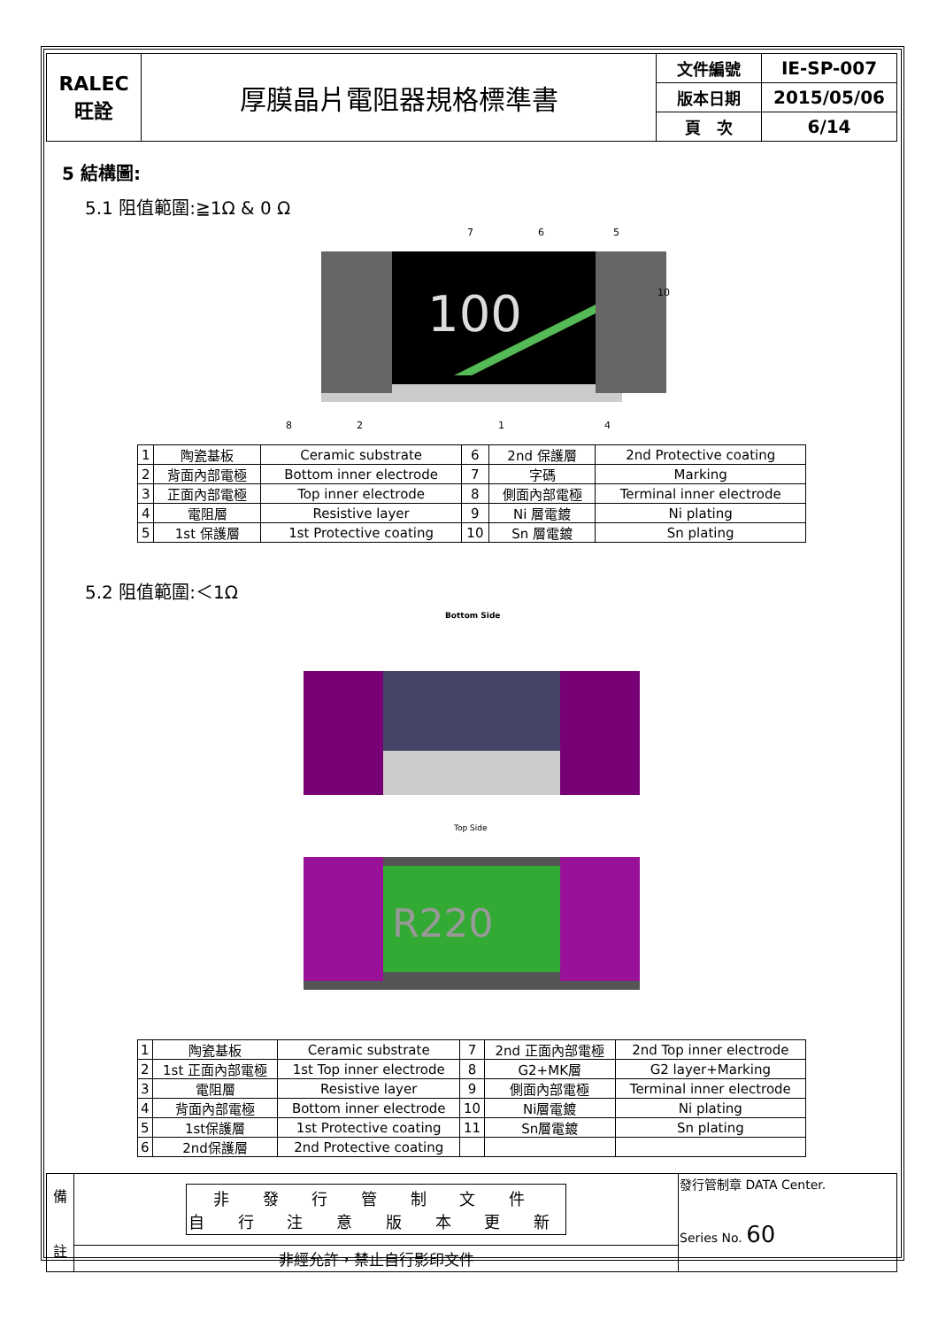| RALEC 旺詮 | 厚膜晶片電阻器規格標準書 | 文件編號 | IE-SP-007 |
| | | 版本日期 | 2015/05/06 |
| | | 頁 次 | 6/14 |
5 結構圖:
5.1 阻值範圍:≧1Ω & 0 Ω
100
7
6
5
10
8
2
1
4
| 1 | 陶瓷基板 | Ceramic substrate | 6 | 2nd 保護層 | 2nd Protective coating |
| 2 | 背面內部電極 | Bottom inner electrode | 7 | 字碼 | Marking |
| 3 | 正面內部電極 | Top inner electrode | 8 | 側面內部電極 | Terminal inner electrode |
| 4 | 電阻層 | Resistive layer | 9 | Ni 層電鍍 | Ni plating |
| 5 | 1st 保護層 | 1st Protective coating | 10 | Sn 層電鍍 | Sn plating |
5.2 阻值範圍:＜1Ω
Bottom Side
Top Side
R220
| 1 | 陶瓷基板 | Ceramic substrate | 7 | 2nd 正面內部電極 | 2nd Top inner electrode |
| 2 | 1st 正面內部電極 | 1st Top inner electrode | 8 | G2+MK層 | G2 layer+Marking |
| 3 | 電阻層 | Resistive layer | 9 | 側面內部電極 | Terminal inner electrode |
| 4 | 背面內部電極 | Bottom inner electrode | 10 | Ni層電鍍 | Ni plating |
| 5 | 1st保護層 | 1st Protective coating | 11 | Sn層電鍍 | Sn plating |
| 6 | 2nd保護層 | 2nd Protective coating | | | |
| 備 註 | 非 發 行 管 制 文 件 自 行 注 意 版 本 更 新 | 發行管制章 DATA Center. Series No. 60 |
| | 非經允許，禁止自行影印文件 | |